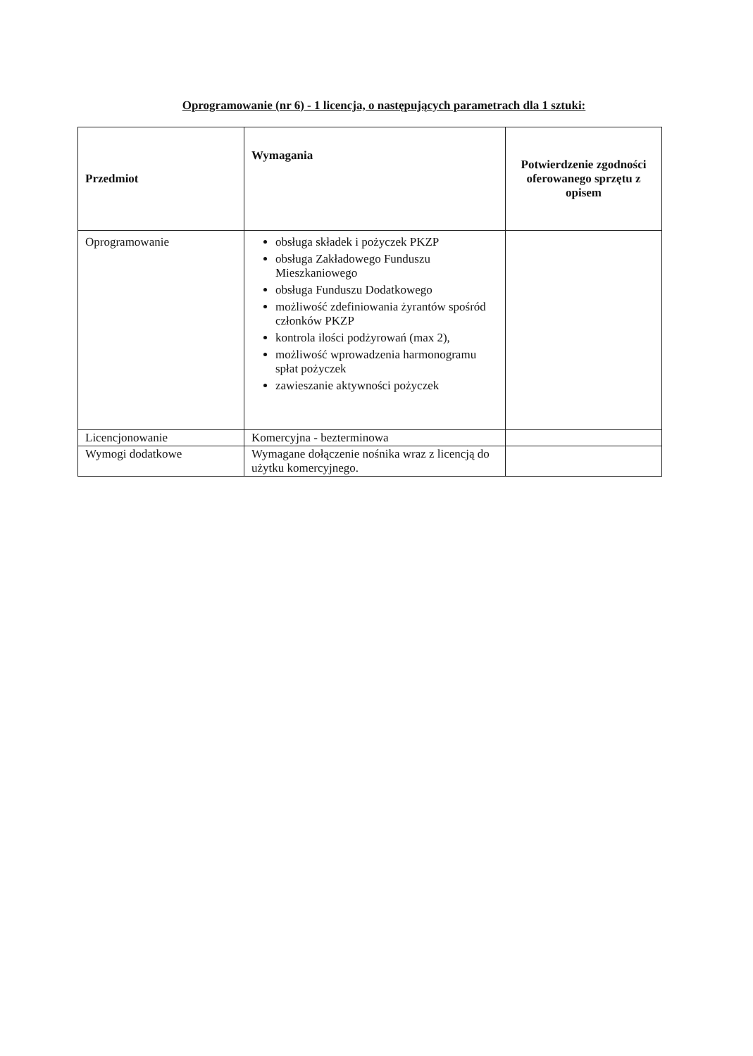Oprogramowanie (nr 6) - 1 licencja, o następujących parametrach dla 1 sztuki:
| Przedmiot | Wymagania | Potwierdzenie zgodności oferowanego sprzętu z opisem |
| --- | --- | --- |
| Oprogramowanie | obsługa składek i pożyczek PKZP obsługa Zakładowego Funduszu Mieszkaniowego obsługa Funduszu Dodatkowego możliwość zdefiniowania żyrantów spośród członków PKZP kontrola ilości podżyrowań (max 2), możliwość wprowadzenia harmonogramu spłat pożyczek zawieszanie aktywności pożyczek | |
| Licencjonowanie | Komercyjna - bezterminowa | |
| Wymogi dodatkowe | Wymagane dołączenie nośnika wraz z licencją do użytku komercyjnego. | |